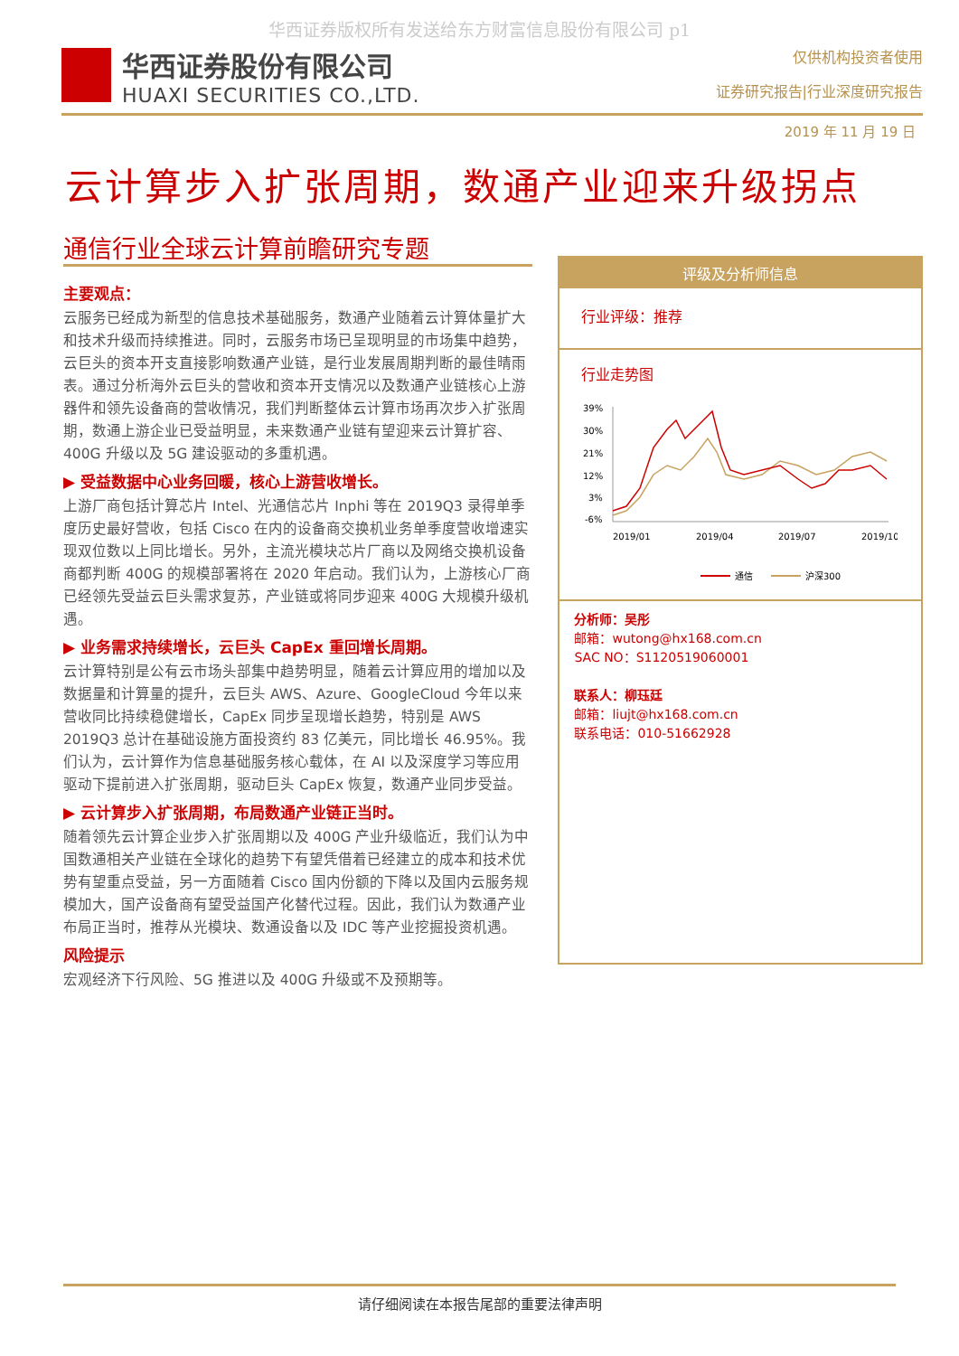华西证券版权所有发送给东方财富信息股份有限公司 p1
华西证券股份有限公司
HUAXI SECURITIES CO.,LTD.
仅供机构投资者使用
证券研究报告|行业深度研究报告
2019 年 11 月 19 日
云计算步入扩张周期，数通产业迎来升级拐点
通信行业全球云计算前瞻研究专题
主要观点：
云服务已经成为新型的信息技术基础服务，数通产业随着云计算体量扩大和技术升级而持续推进。同时，云服务市场已呈现明显的市场集中趋势，云巨头的资本开支直接影响数通产业链，是行业发展周期判断的最佳晴雨表。通过分析海外云巨头的营收和资本开支情况以及数通产业链核心上游器件和领先设备商的营收情况，我们判断整体云计算市场再次步入扩张周期，数通上游企业已受益明显，未来数通产业链有望迎来云计算扩容、400G 升级以及 5G 建设驱动的多重机遇。
▶ 受益数据中心业务回暖，核心上游营收增长。
上游厂商包括计算芯片 Intel、光通信芯片 Inphi 等在 2019Q3 录得单季度历史最好营收，包括 Cisco 在内的设备商交换机业务单季度营收增速实现双位数以上同比增长。另外，主流光模块芯片厂商以及网络交换机设备商都判断 400G 的规模部署将在 2020 年启动。我们认为，上游核心厂商已经领先受益云巨头需求复苏，产业链或将同步迎来 400G 大规模升级机遇。
▶ 业务需求持续增长，云巨头 CapEx 重回增长周期。
云计算特别是公有云市场头部集中趋势明显，随着云计算应用的增加以及数据量和计算量的提升，云巨头 AWS、Azure、GoogleCloud 今年以来营收同比持续稳健增长，CapEx 同步呈现增长趋势，特别是 AWS 2019Q3 总计在基础设施方面投资约 83 亿美元，同比增长 46.95%。我们认为，云计算作为信息基础服务核心载体，在 AI 以及深度学习等应用驱动下提前进入扩张周期，驱动巨头 CapEx 恢复，数通产业同步受益。
▶ 云计算步入扩张周期，布局数通产业链正当时。
随着领先云计算企业步入扩张周期以及 400G 产业升级临近，我们认为中国数通相关产业链在全球化的趋势下有望凭借着已经建立的成本和技术优势有望重点受益，另一方面随着 Cisco 国内份额的下降以及国内云服务规模加大，国产设备商有望受益国产化替代过程。因此，我们认为数通产业布局正当时，推荐从光模块、数通设备以及 IDC 等产业挖掘投资机遇。
风险提示
宏观经济下行风险、5G 推进以及 400G 升级或不及预期等。
评级及分析师信息
行业评级：推荐
行业走势图
39%
30%
21%
12%
3%
-6%
2019/01
2019/04
2019/07
2019/10
通信
沪深300
分析师：吴彤
邮箱：wutong@hx168.com.cn
SAC NO：S1120519060001
联系人：柳珏廷
邮箱：liujt@hx168.com.cn
联系电话：010-51662928
请仔细阅读在本报告尾部的重要法律声明